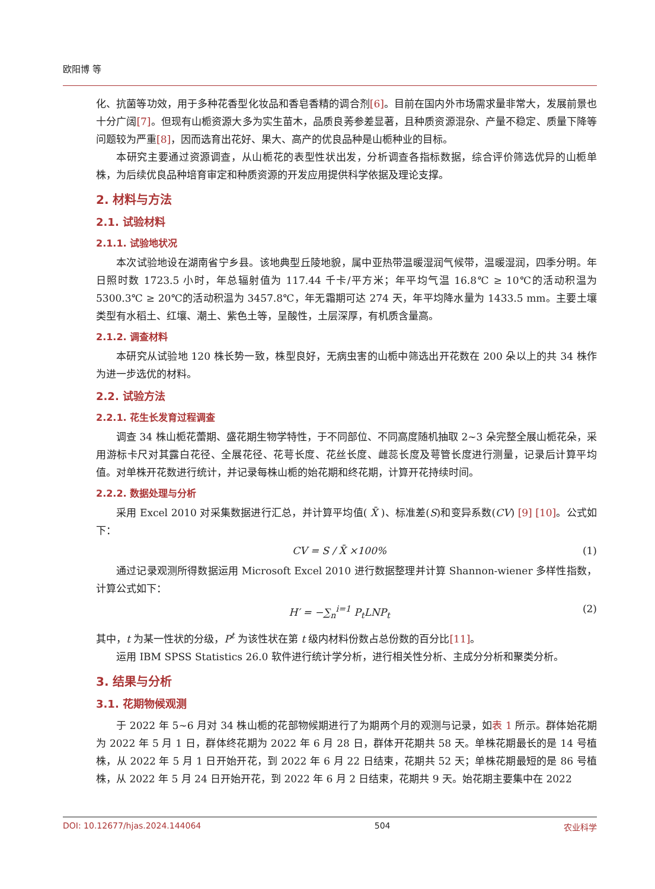欧阳博 等
化、抗菌等功效，用于多种花香型化妆品和香皂香精的调合剂[6]。目前在国内外市场需求量非常大，发展前景也十分广阔[7]。但现有山栀资源大多为实生苗木，品质良莠参差显著，且种质资源混杂、产量不稳定、质量下降等问题较为严重[8]，因而选育出花好、果大、高产的优良品种是山栀种业的目标。
本研究主要通过资源调查，从山栀花的表型性状出发，分析调查各指标数据，综合评价筛选优异的山栀单株，为后续优良品种培育审定和种质资源的开发应用提供科学依据及理论支撑。
2. 材料与方法
2.1. 试验材料
2.1.1. 试验地状况
本次试验地设在湖南省宁乡县。该地典型丘陵地貌，属中亚热带温暖湿润气候带，温暖湿润，四季分明。年日照时数 1723.5 小时，年总辐射值为 117.44 千卡/平方米；年平均气温 16.8℃ ≥ 10℃的活动积温为 5300.3℃ ≥ 20℃的活动积温为 3457.8℃，年无霜期可达 274 天，年平均降水量为 1433.5 mm。主要土壤类型有水稻土、红壤、潮土、紫色土等，呈酸性，土层深厚，有机质含量高。
2.1.2. 调查材料
本研究从试验地 120 株长势一致，株型良好，无病虫害的山栀中筛选出开花数在 200 朵以上的共 34 株作为进一步选优的材料。
2.2. 试验方法
2.2.1. 花生长发育过程调查
调查 34 株山栀花蕾期、盛花期生物学特性，于不同部位、不同高度随机抽取 2~3 朵完整全展山栀花朵，采用游标卡尺对其露白花径、全展花径、花萼长度、花丝长度、雌蕊长度及萼管长度进行测量，记录后计算平均值。对单株开花数进行统计，并记录每株山栀的始花期和终花期，计算开花持续时间。
2.2.2. 数据处理与分析
采用 Excel 2010 对采集数据进行汇总，并计算平均值( X̄ )、标准差(S)和变异系数(CV) [9] [10]。公式如下：
CV = S / X̄ ×100% (1)
通过记录观测所得数据运用 Microsoft Excel 2010 进行数据整理并计算 Shannon-wiener 多样性指数，计算公式如下：
H′ = −∑<sub>n</sub><sup>i=1</sup> P<sub>t</sub>LNP<sub>t</sub> (2)
其中，t 为某一性状的分级，P<sup>t</sup> 为该性状在第 t 级内材料份数占总份数的百分比[11]。
运用 IBM SPSS Statistics 26.0 软件进行统计学分析，进行相关性分析、主成分分析和聚类分析。
3. 结果与分析
3.1. 花期物候观测
于 2022 年 5~6 月对 34 株山栀的花部物候期进行了为期两个月的观测与记录，如表 1 所示。群体始花期为 2022 年 5 月 1 日，群体终花期为 2022 年 6 月 28 日，群体开花期共 58 天。单株花期最长的是 14 号植株，从 2022 年 5 月 1 日开始开花，到 2022 年 6 月 22 日结束，花期共 52 天；单株花期最短的是 86 号植株，从 2022 年 5 月 24 日开始开花，到 2022 年 6 月 2 日结束，花期共 9 天。始花期主要集中在 2022
DOI: 10.12677/hjas.2024.144064 504 农业科学